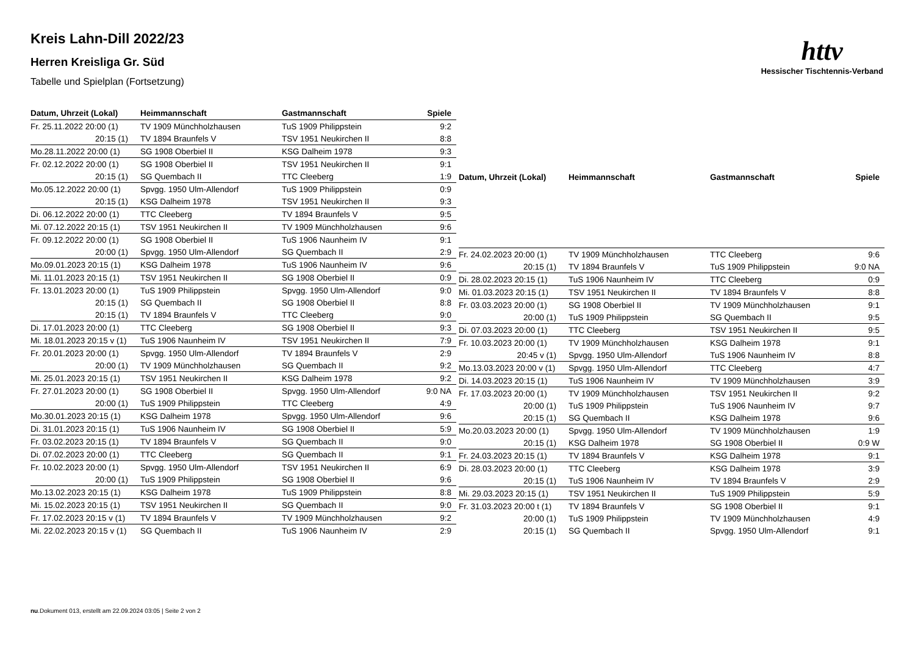Kreis Lahn-Dill 2022/23
Herren Kreisliga Gr. Süd
Tabelle und Spielplan (Fortsetzung)
httv
Hessischer Tischtennis-Verband
| Datum, Uhrzeit (Lokal) | Heimmannschaft | Gastmannschaft | Spiele |
| --- | --- | --- | --- |
| Fr. 25.11.2022 20:00 (1) | TV 1909 Münchholzhausen | TuS 1909 Philippstein | 9:2 |
| 20:15 (1) | TV 1894 Braunfels V | TSV 1951 Neukirchen II | 8:8 |
| Mo.28.11.2022 20:00 (1) | SG 1908 Oberbiel II | KSG Dalheim 1978 | 9:3 |
| Fr. 02.12.2022 20:00 (1) | SG 1908 Oberbiel II | TSV 1951 Neukirchen II | 9:1 |
| 20:15 (1) | SG Quembach II | TTC Cleeberg | 1:9 |
| Mo.05.12.2022 20:00 (1) | Spvgg. 1950 Ulm-Allendorf | TuS 1909 Philippstein | 0:9 |
| 20:15 (1) | KSG Dalheim 1978 | TSV 1951 Neukirchen II | 9:3 |
| Di. 06.12.2022 20:00 (1) | TTC Cleeberg | TV 1894 Braunfels V | 9:5 |
| Mi. 07.12.2022 20:15 (1) | TSV 1951 Neukirchen II | TV 1909 Münchholzhausen | 9:6 |
| Fr. 09.12.2022 20:00 (1) | SG 1908 Oberbiel II | TuS 1906 Naunheim IV | 9:1 |
| 20:00 (1) | Spvgg. 1950 Ulm-Allendorf | SG Quembach II | 2:9 |
| Mo.09.01.2023 20:15 (1) | KSG Dalheim 1978 | TuS 1906 Naunheim IV | 9:6 |
| Mi. 11.01.2023 20:15 (1) | TSV 1951 Neukirchen II | SG 1908 Oberbiel II | 0:9 |
| Fr. 13.01.2023 20:00 (1) | TuS 1909 Philippstein | Spvgg. 1950 Ulm-Allendorf | 9:0 |
| 20:15 (1) | SG Quembach II | SG 1908 Oberbiel II | 8:8 |
| 20:15 (1) | TV 1894 Braunfels V | TTC Cleeberg | 9:0 |
| Di. 17.01.2023 20:00 (1) | TTC Cleeberg | SG 1908 Oberbiel II | 9:3 |
| Mi. 18.01.2023 20:15 v (1) | TuS 1906 Naunheim IV | TSV 1951 Neukirchen II | 7:9 |
| Fr. 20.01.2023 20:00 (1) | Spvgg. 1950 Ulm-Allendorf | TV 1894 Braunfels V | 2:9 |
| 20:00 (1) | TV 1909 Münchholzhausen | SG Quembach II | 9:2 |
| Mi. 25.01.2023 20:15 (1) | TSV 1951 Neukirchen II | KSG Dalheim 1978 | 9:2 |
| Fr. 27.01.2023 20:00 (1) | SG 1908 Oberbiel II | Spvgg. 1950 Ulm-Allendorf | 9:0 NA |
| 20:00 (1) | TuS 1909 Philippstein | TTC Cleeberg | 4:9 |
| Mo.30.01.2023 20:15 (1) | KSG Dalheim 1978 | Spvgg. 1950 Ulm-Allendorf | 9:6 |
| Di. 31.01.2023 20:15 (1) | TuS 1906 Naunheim IV | SG 1908 Oberbiel II | 5:9 |
| Fr. 03.02.2023 20:15 (1) | TV 1894 Braunfels V | SG Quembach II | 9:0 |
| Di. 07.02.2023 20:00 (1) | TTC Cleeberg | SG Quembach II | 9:1 |
| Fr. 10.02.2023 20:00 (1) | Spvgg. 1950 Ulm-Allendorf | TSV 1951 Neukirchen II | 6:9 |
| 20:00 (1) | TuS 1909 Philippstein | SG 1908 Oberbiel II | 9:6 |
| Mo.13.02.2023 20:15 (1) | KSG Dalheim 1978 | TuS 1909 Philippstein | 8:8 |
| Mi. 15.02.2023 20:15 (1) | TSV 1951 Neukirchen II | SG Quembach II | 9:0 |
| Fr. 17.02.2023 20:15 v (1) | TV 1894 Braunfels V | TV 1909 Münchholzhausen | 9:2 |
| Mi. 22.02.2023 20:15 v (1) | SG Quembach II | TuS 1906 Naunheim IV | 2:9 |
| Datum, Uhrzeit (Lokal) | Heimmannschaft | Gastmannschaft | Spiele |
| --- | --- | --- | --- |
| Fr. 24.02.2023 20:00 (1) | TV 1909 Münchholzhausen | TTC Cleeberg | 9:6 |
| 20:15 (1) | TV 1894 Braunfels V | TuS 1909 Philippstein | 9:0 NA |
| Di. 28.02.2023 20:15 (1) | TuS 1906 Naunheim IV | TTC Cleeberg | 0:9 |
| Mi. 01.03.2023 20:15 (1) | TSV 1951 Neukirchen II | TV 1894 Braunfels V | 8:8 |
| Fr. 03.03.2023 20:00 (1) | SG 1908 Oberbiel II | TV 1909 Münchholzhausen | 9:1 |
| 20:00 (1) | TuS 1909 Philippstein | SG Quembach II | 9:5 |
| Di. 07.03.2023 20:00 (1) | TTC Cleeberg | TSV 1951 Neukirchen II | 9:5 |
| Fr. 10.03.2023 20:00 (1) | TV 1909 Münchholzhausen | KSG Dalheim 1978 | 9:1 |
| 20:45 v (1) | Spvgg. 1950 Ulm-Allendorf | TuS 1906 Naunheim IV | 8:8 |
| Mo.13.03.2023 20:00 v (1) | Spvgg. 1950 Ulm-Allendorf | TTC Cleeberg | 4:7 |
| Di. 14.03.2023 20:15 (1) | TuS 1906 Naunheim IV | TV 1909 Münchholzhausen | 3:9 |
| Fr. 17.03.2023 20:00 (1) | TV 1909 Münchholzhausen | TSV 1951 Neukirchen II | 9:2 |
| 20:00 (1) | TuS 1909 Philippstein | TuS 1906 Naunheim IV | 9:7 |
| 20:15 (1) | SG Quembach II | KSG Dalheim 1978 | 9:6 |
| Mo.20.03.2023 20:00 (1) | Spvgg. 1950 Ulm-Allendorf | TV 1909 Münchholzhausen | 1:9 |
| 20:15 (1) | KSG Dalheim 1978 | SG 1908 Oberbiel II | 0:9 W |
| Fr. 24.03.2023 20:15 (1) | TV 1894 Braunfels V | KSG Dalheim 1978 | 9:1 |
| Di. 28.03.2023 20:00 (1) | TTC Cleeberg | KSG Dalheim 1978 | 3:9 |
| 20:15 (1) | TuS 1906 Naunheim IV | TV 1894 Braunfels V | 2:9 |
| Mi. 29.03.2023 20:15 (1) | TSV 1951 Neukirchen II | TuS 1909 Philippstein | 5:9 |
| Fr. 31.03.2023 20:00 t (1) | TV 1894 Braunfels V | SG 1908 Oberbiel II | 9:1 |
| 20:00 (1) | TuS 1909 Philippstein | TV 1909 Münchholzhausen | 4:9 |
| 20:15 (1) | SG Quembach II | Spvgg. 1950 Ulm-Allendorf | 9:1 |
nu.Dokument 013, erstellt am 22.09.2024 03:05 | Seite 2 von 2